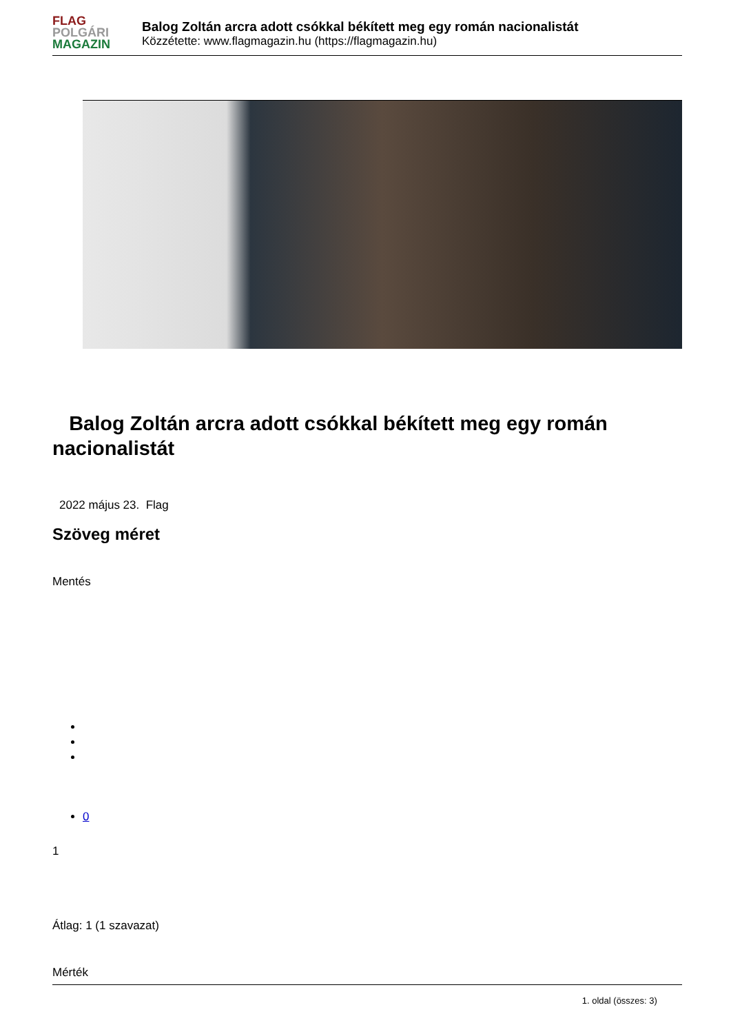FLAG
POLGÁRI
MAGAZIN
Balog Zoltán arcra adott csókkal békített meg egy román nacionalistát
Közzétette: www.flagmagazin.hu (https://flagmagazin.hu)
Balog Zoltán arcra adott csókkal békített meg egy román nacionalistát
2022 május 23. Flag
Szöveg méret
Mentés
0
1
Átlag: 1 (1 szavazat)
Mérték
1. oldal (összes: 3)